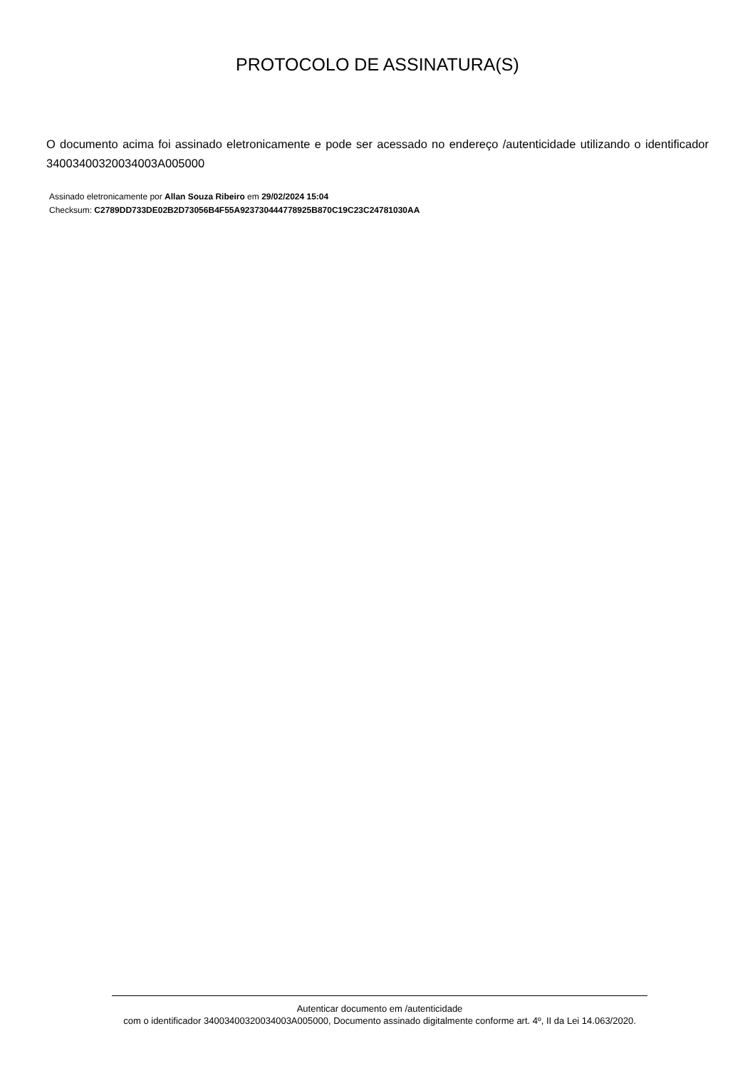PROTOCOLO DE ASSINATURA(S)
O documento acima foi assinado eletronicamente e pode ser acessado no endereço /autenticidade utilizando o identificador 340034003200​34003A005000
Assinado eletronicamente por Allan Souza Ribeiro em 29/02/2024 15:04
Checksum: C2789DD733DE02B2D73056B4F55A923730444778925B870C19C23C24781030AA
Autenticar documento em /autenticidade
com o identificador 340034003200​34003A005000, Documento assinado digitalmente conforme art. 4º, II da Lei 14.063/2020.